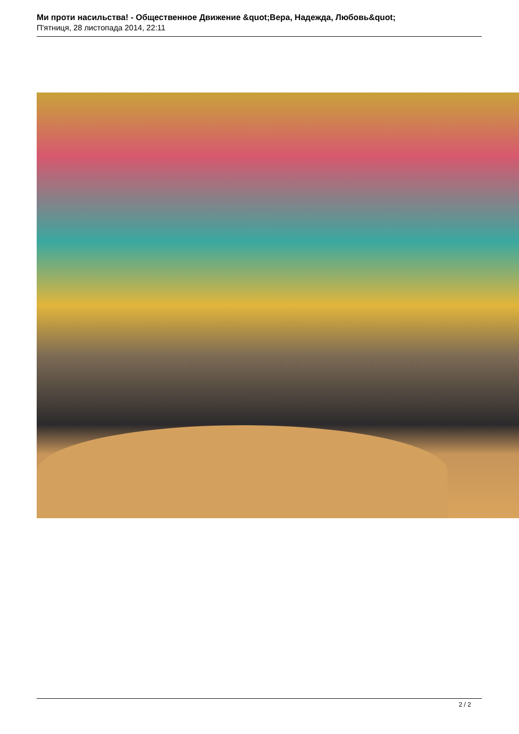Ми проти насильства! - Общественное Движение &quot;Вера, Надежда, Любовь&quot;
П'ятниця, 28 листопада 2014, 22:11
2 / 2